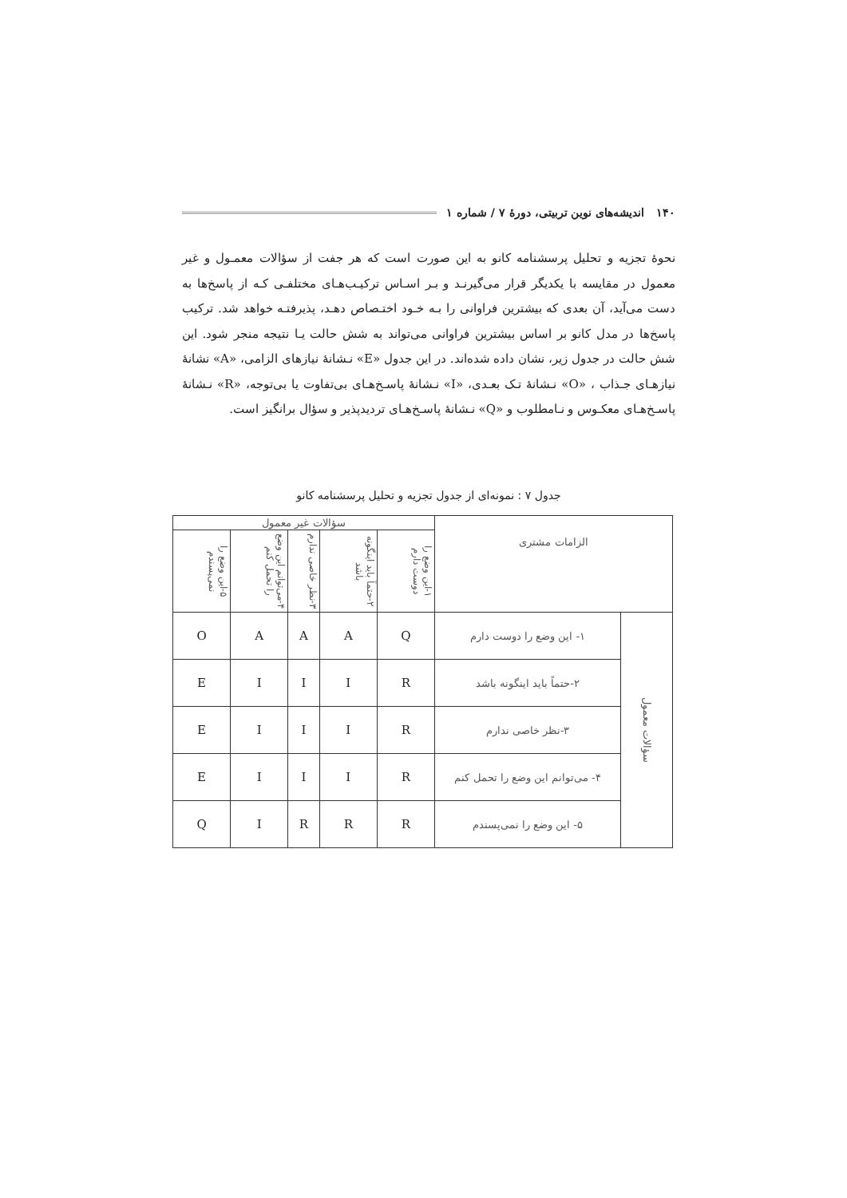۱۴۰ اندیشه‌های نوین تربیتی، دورهٔ ۷ / شماره ۱
نحوهٔ تجزیه و تحلیل پرسشنامه کانو به این صورت است که هر جفت از سؤالات معمـول و غیر معمول در مقایسه با یکدیگر قرار می‌گیرنـد و بـر اسـاس ترکیـب‌هـای مختلفـی کـه از پاسخ‌ها به دست می‌آید، آن بعدی که بیشترین فراوانی را بـه خـود اختـصاص دهـد، پذیرفتـه خواهد شد. ترکیب پاسخ‌ها در مدل کانو بر اساس بیشترین فراوانی می‌تواند به شش حالت یـا نتیجه منجر شود. این شش حالت در جدول زیر، نشان داده شده‌اند. در این جدول «E» نـشانهٔ نیازهای الزامی، «A» نشانهٔ نیازهـای جـذاب ، «O» نـشانهٔ تـک بعـدی، «I» نـشانهٔ پاسـخ‌هـای بی‌تفاوت یا بی‌توجه، «R» نـشانهٔ پاسـخ‌هـای معکـوس و نـامطلوب و «Q» نـشانهٔ پاسـخ‌هـای تردیدپذیر و سؤال برانگیز است.
جدول ۷ : نمونه‌ای از جدول تجزیه و تحلیل پرسشنامه کانو
| الزامات مشتری | | سؤالات غیر معمول | | | | |
| --- | --- | --- | --- | --- | --- | --- |
| | | ۱-این وضع را دوست دارم | ۲-حتماً باید اینگونه باشد | ۳-نظر خاصی ندارم | ۴-می‌توانم این وضع را تحمل کنم | ۵-این وضع را نمی‌پسندم |
| سؤالات معمول | ۱- این وضع را دوست دارم | Q | A | A | A | O |
| | ۲-حتماً باید اینگونه باشد | R | I | I | I | E |
| | ۳-نظر خاصی ندارم | R | I | I | I | E |
| | ۴- می‌توانم این وضع را تحمل کنم | R | I | I | I | E |
| | ۵- این وضع را نمی‌پسندم | R | R | R | I | Q |